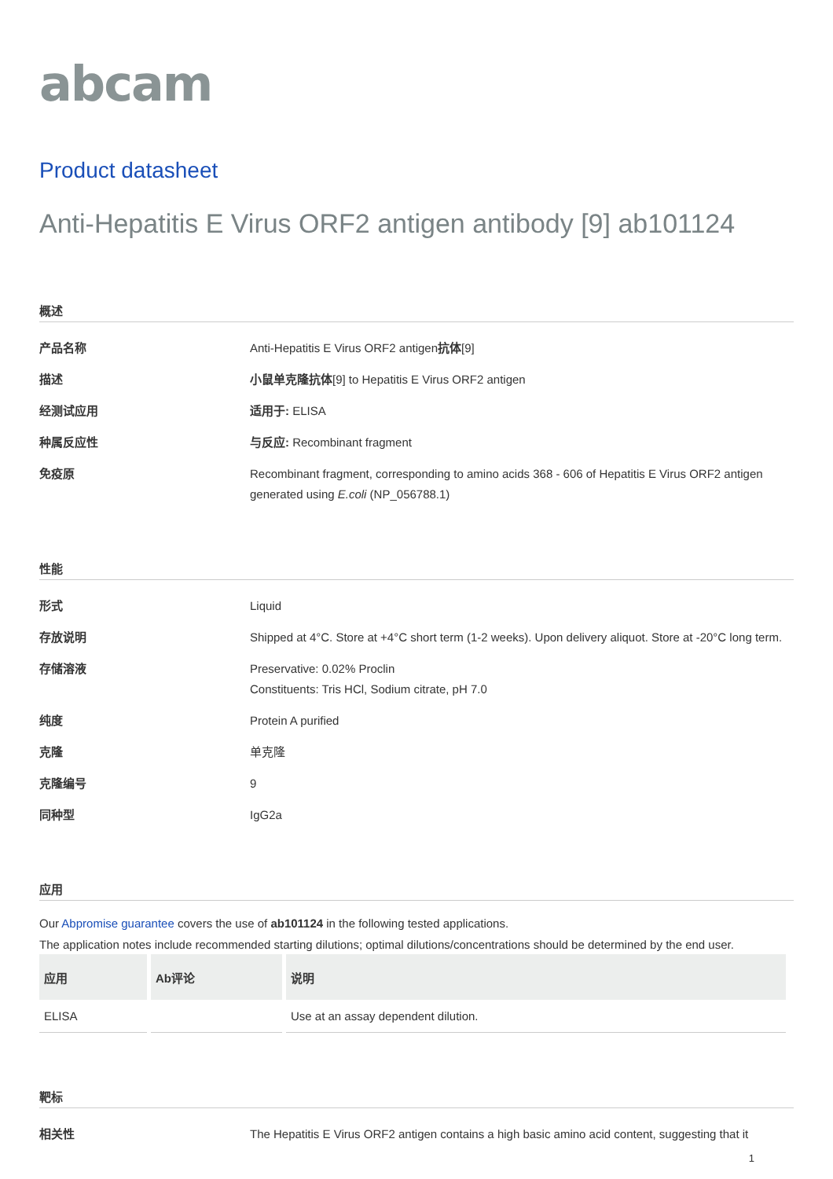abcam
Product datasheet
Anti-Hepatitis E Virus ORF2 antigen antibody [9] ab101124
概述
产品名称 Anti-Hepatitis E Virus ORF2 antigen抗体[9]
描述 小鼠单克隆抗体[9] to Hepatitis E Virus ORF2 antigen
经测试应用 适用于: ELISA
种属反应性 与反应: Recombinant fragment
免疫原 Recombinant fragment, corresponding to amino acids 368 - 606 of Hepatitis E Virus ORF2 antigen generated using E.coli (NP_056788.1)
性能
形式 Liquid
存放说明 Shipped at 4°C. Store at +4°C short term (1-2 weeks). Upon delivery aliquot. Store at -20°C long term.
存储溶液 Preservative: 0.02% Proclin
Constituents: Tris HCl, Sodium citrate, pH 7.0
纯度 Protein A purified
克隆 单克隆
克隆编号 9
同种型 IgG2a
应用
Our Abpromise guarantee covers the use of ab101124 in the following tested applications.
The application notes include recommended starting dilutions; optimal dilutions/concentrations should be determined by the end user.
| 应用 | Ab评论 | 说明 |
| --- | --- | --- |
| ELISA | | Use at an assay dependent dilution. |
靶标
相关性 The Hepatitis E Virus ORF2 antigen contains a high basic amino acid content, suggesting that it
1